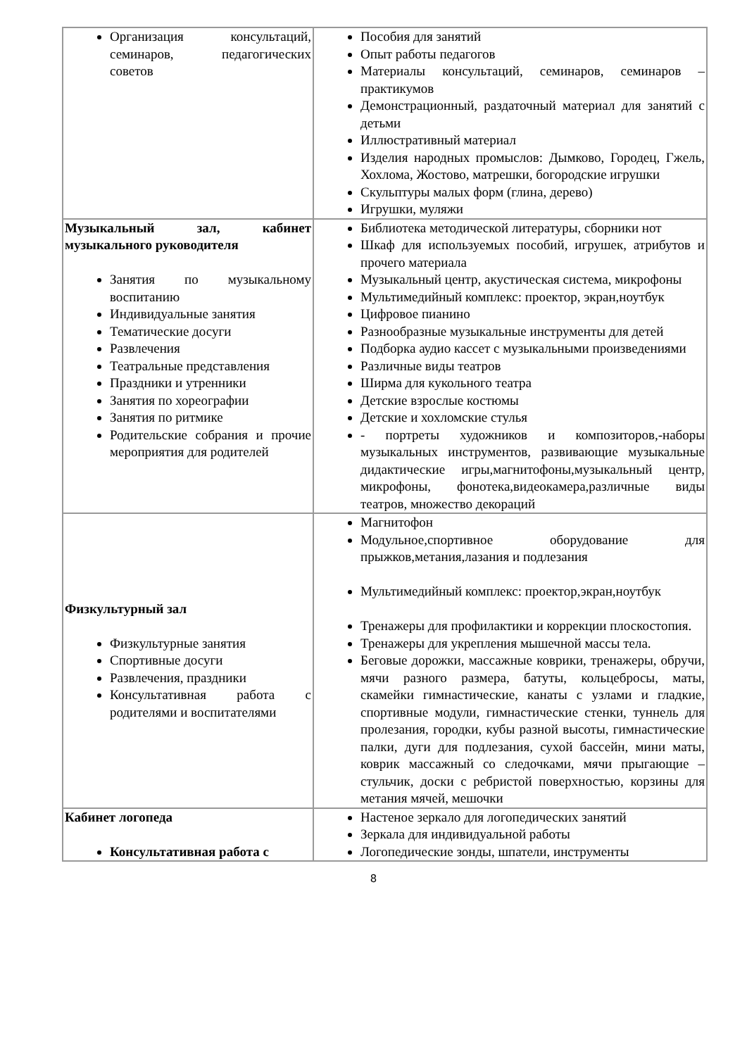| Организация консультаций, семинаров, педагогических советов | Пособия для занятий Опыт работы педагогов Материалы консультаций, семинаров, семинаров – практикумов Демонстрационный, раздаточный материал для занятий с детьми Иллюстративный материал Изделия народных промыслов: Дымково, Городец, Гжель, Хохлома, Жостово, матрешки, богородские игрушки Скульптуры малых форм (глина, дерево) Игрушки, муляжи |
| Музыкальный зал, кабинет музыкального руководителя Занятия по музыкальному воспитанию Индивидуальные занятия Тематические досуги Развлечения Театральные представления Праздники и утренники Занятия по хореографии Занятия по ритмике Родительские собрания и прочие мероприятия для родителей | Библиотека методической литературы, сборники нот Шкаф для используемых пособий, игрушек, атрибутов и прочего материала Музыкальный центр, акустическая система, микрофоны Мультимедийный комплекс: проектор, экран,ноутбук Цифровое пианино Разнообразные музыкальные инструменты для детей Подборка аудио кассет с музыкальными произведениями Различные виды театров Ширма для кукольного театра Детские взрослые костюмы Детские и хохломские стулья - портреты художников и композиторов,-наборы музыкальных инструментов, развивающие музыкальные дидактические игры,магнитофоны,музыкальный центр, микрофоны, фонотека,видеокамера,различные виды театров, множество декораций |
| Физкультурный зал Физкультурные занятия Спортивные досуги Развлечения, праздники Консультативная работа с родителями и воспитателями | Магнитофон Модульное,спортивное оборудование для прыжков,метания,лазания и подлезания Мультимедийный комплекс: проектор,экран,ноутбук Тренажеры для профилактики и коррекции плоскостопия. Тренажеры для укрепления мышечной массы тела. Беговые дорожки, массажные коврики, тренажеры, обручи, мячи разного размера, батуты, кольцебросы, маты, скамейки гимнастические, канаты с узлами и гладкие, спортивные модули, гимнастические стенки, туннель для пролезания, городки, кубы разной высоты, гимнастические палки, дуги для подлезания, сухой бассейн, мини маты, коврик массажный со следочками, мячи прыгающие – стульчик, доски с ребристой поверхностью, корзины для метания мячей, мешочки |
| Кабинет логопеда Консультативная работа с | Настеное зеркало для логопедических занятий Зеркала для индивидуальной работы Логопедические зонды, шпатели, инструменты |
8